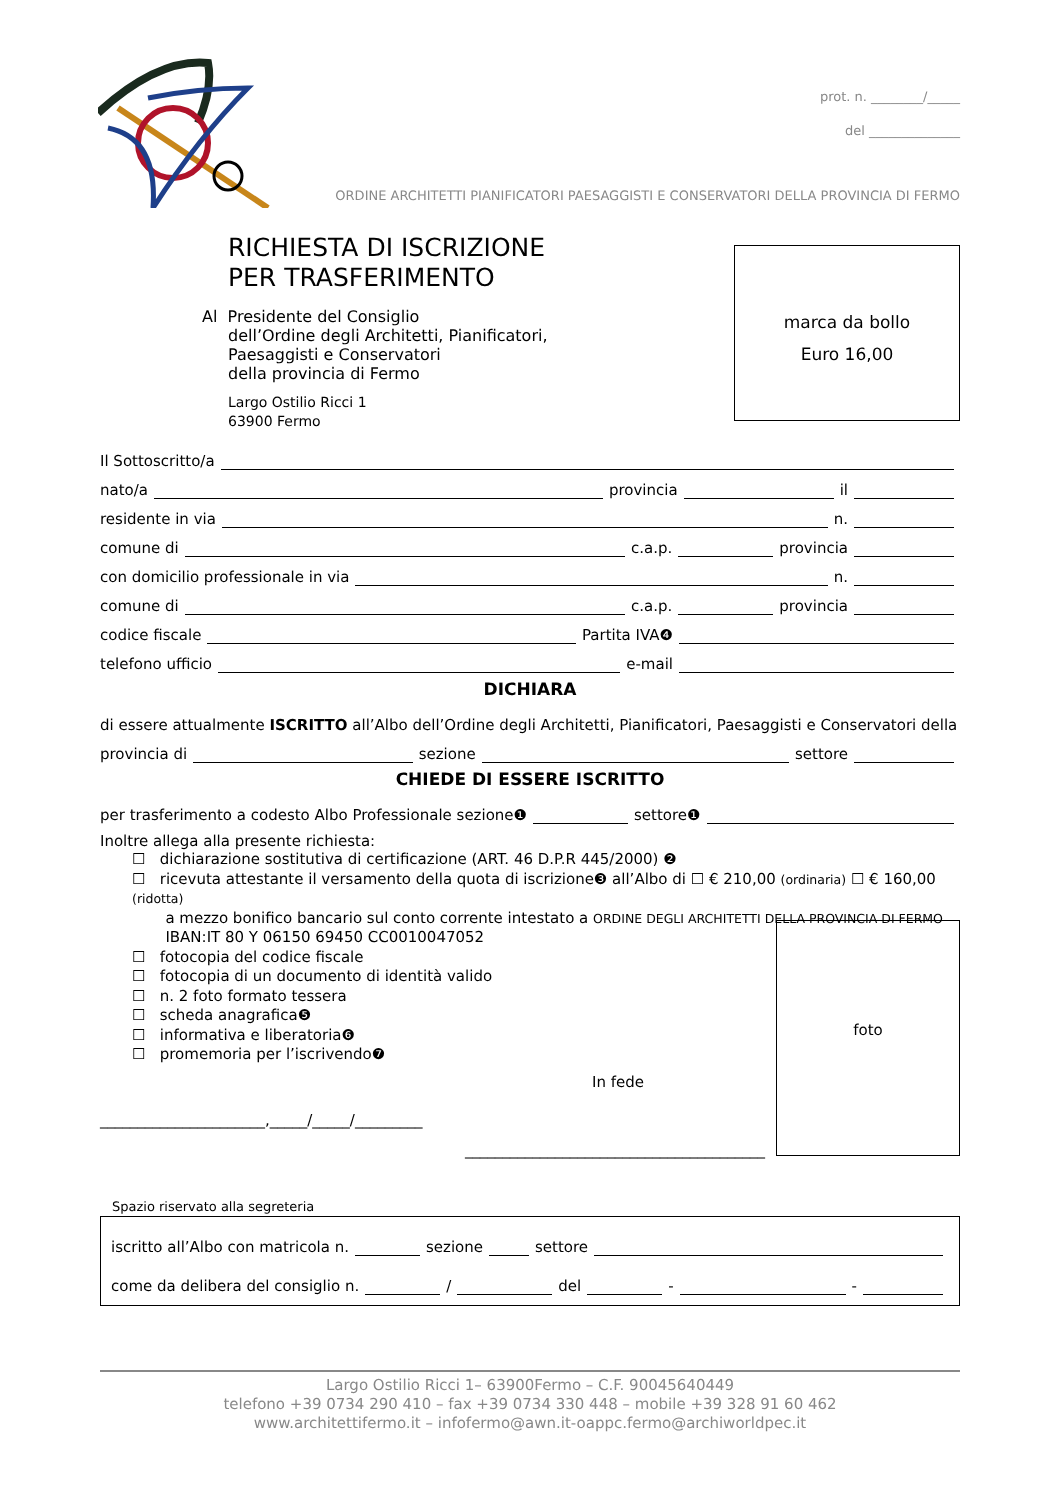prot. n. ________/_____
del ______________
ORDINE ARCHITETTI PIANIFICATORI PAESAGGISTI E CONSERVATORI DELLA PROVINCIA DI FERMO
RICHIESTA DI ISCRIZIONE
PER TRASFERIMENTO
Al Presidente del Consiglio
dell’Ordine degli Architetti, Pianificatori,
Paesaggisti e Conservatori
della provincia di Fermo
Largo Ostilio Ricci 1
63900 Fermo
marca da bollo
Euro 16,00
Il Sottoscritto/a
nato/a provincia il
residente in via n.
comune di c.a.p. provincia
con domicilio professionale in via n.
comune di c.a.p. provincia
codice fiscale Partita IVA❹
telefono ufficio e-mail
DICHIARA
di essere attualmente ISCRITTO all’Albo dell’Ordine degli Architetti, Pianificatori, Paesaggisti e Conservatori della
provincia di sezione settore
CHIEDE DI ESSERE ISCRITTO
per trasferimento a codesto Albo Professionale sezione❶ settore❶
Inoltre allega alla presente richiesta:
☐ dichiarazione sostitutiva di certificazione (ART. 46 D.P.R 445/2000) ❷
☐ ricevuta attestante il versamento della quota di iscrizione❸ all’Albo di ☐ € 210,00 (ordinaria) ☐ € 160,00 (ridotta)
a mezzo bonifico bancario sul conto corrente intestato a ORDINE DEGLI ARCHITETTI DELLA PROVINCIA DI FERMO
IBAN:IT 80 Y 06150 69450 CC0010047052
☐ fotocopia del codice fiscale
☐ fotocopia di un documento di identità valido
☐ n. 2 foto formato tessera
☐ scheda anagrafica❺
☐ informativa e liberatoria❻
☐ promemoria per l’iscrivendo❼
In fede
______________________,_____/_____/_________
________________________________________
foto
Spazio riservato alla segreteria
iscritto all’Albo con matricola n. sezione settore
come da delibera del consiglio n. / del - -
Largo Ostilio Ricci 1– 63900Fermo – C.F. 90045640449
telefono +39 0734 290 410 – fax +39 0734 330 448 – mobile +39 328 91 60 462
www.architettifermo.it – infofermo@awn.it-oappc.fermo@archiworldpec.it